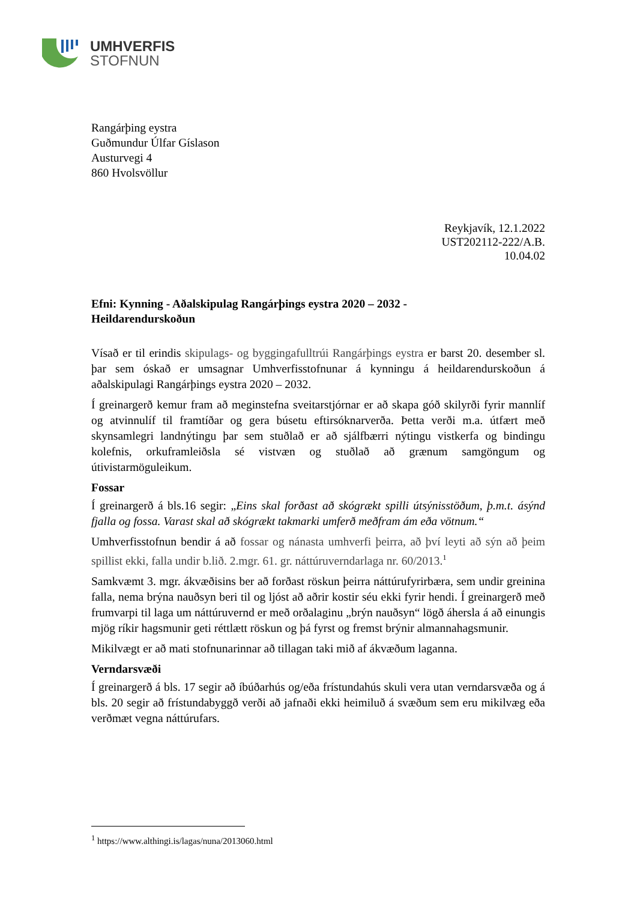UMHVERFIS
STOFNUN
Rangárþing eystra
Guðmundur Úlfar Gíslason
Austurvegi 4
860 Hvolsvöllur
Reykjavík, 12.1.2022
UST202112-222/A.B.
10.04.02
Efni: Kynning - Aðalskipulag Rangárþings eystra 2020 – 2032 -
Heildarendurskoðun
Vísað er til erindis skipulags- og byggingafulltrúi Rangárþings eystra er barst 20. desember sl. þar sem óskað er umsagnar Umhverfisstofnunar á kynningu á heildarendurskoðun á aðalskipulagi Rangárþings eystra 2020 – 2032.
Í greinargerð kemur fram að meginstefna sveitarstjórnar er að skapa góð skilyrði fyrir mannlíf og atvinnulíf til framtíðar og gera búsetu eftirsóknarverða. Þetta verði m.a. útfært með skynsamlegri landnýtingu þar sem stuðlað er að sjálfbærri nýtingu vistkerfa og bindingu kolefnis, orkuframleiðsla sé vistvæn og stuðlað að grænum samgöngum og útivistarmöguleikum.
Fossar
Í greinargerð á bls.16 segir: „Eins skal forðast að skógrækt spilli útsýnisstöðum, þ.m.t. ásýnd fjalla og fossa. Varast skal að skógrækt takmarki umferð meðfram ám eða vötnum.“
Umhverfisstofnun bendir á að fossar og nánasta umhverfi þeirra, að því leyti að sýn að þeim spillist ekki, falla undir b.lið. 2.mgr. 61. gr. náttúruverndarlaga nr. 60/2013.<sup>1</sup>
Samkvæmt 3. mgr. ákvæðisins ber að forðast röskun þeirra náttúrufyrirbæra, sem undir greinina falla, nema brýna nauðsyn beri til og ljóst að aðrir kostir séu ekki fyrir hendi. Í greinargerð með frumvarpi til laga um náttúruvernd er með orðalaginu „brýn nauðsyn“ lögð áhersla á að einungis mjög ríkir hagsmunir geti réttlætt röskun og þá fyrst og fremst brýnir almannahagsmunir.
Mikilvægt er að mati stofnunarinnar að tillagan taki mið af ákvæðum laganna.
Verndarsvæði
Í greinargerð á bls. 17 segir að íbúðarhús og/eða frístundahús skuli vera utan verndarsvæða og á bls. 20 segir að frístundabyggð verði að jafnaði ekki heimiluð á svæðum sem eru mikilvæg eða verðmæt vegna náttúrufars.
<sup>1</sup> https://www.althingi.is/lagas/nuna/2013060.html